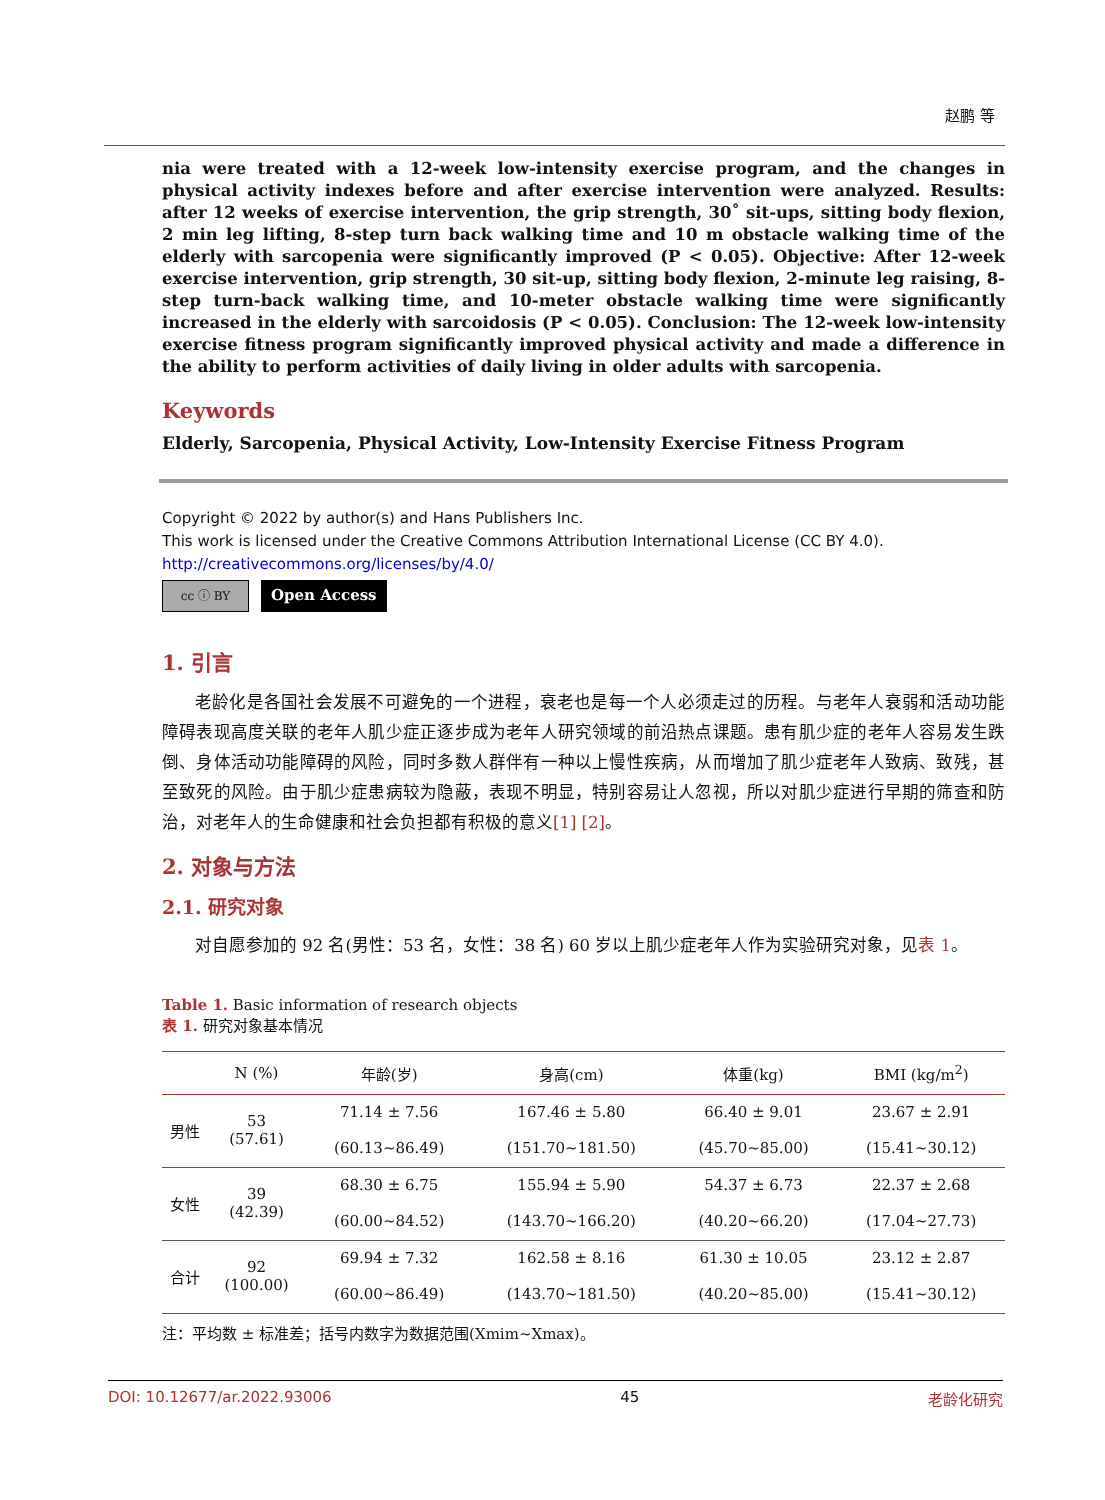赵鹏 等
nia were treated with a 12-week low-intensity exercise program, and the changes in physical activity indexes before and after exercise intervention were analyzed. Results: after 12 weeks of exercise intervention, the grip strength, 30˚ sit-ups, sitting body flexion, 2 min leg lifting, 8-step turn back walking time and 10 m obstacle walking time of the elderly with sarcopenia were significantly improved (P < 0.05). Objective: After 12-week exercise intervention, grip strength, 30 sit-up, sitting body flexion, 2-minute leg raising, 8-step turn-back walking time, and 10-meter obstacle walking time were significantly increased in the elderly with sarcoidosis (P < 0.05). Conclusion: The 12-week low-intensity exercise fitness program significantly improved physical activity and made a difference in the ability to perform activities of daily living in older adults with sarcopenia.
Keywords
Elderly, Sarcopenia, Physical Activity, Low-Intensity Exercise Fitness Program
Copyright © 2022 by author(s) and Hans Publishers Inc.
This work is licensed under the Creative Commons Attribution International License (CC BY 4.0).
http://creativecommons.org/licenses/by/4.0/
cc ⓘ BY
Open Access
1. 引言
老龄化是各国社会发展不可避免的一个进程，衰老也是每一个人必须走过的历程。与老年人衰弱和活动功能障碍表现高度关联的老年人肌少症正逐步成为老年人研究领域的前沿热点课题。患有肌少症的老年人容易发生跌倒、身体活动功能障碍的风险，同时多数人群伴有一种以上慢性疾病，从而增加了肌少症老年人致病、致残，甚至致死的风险。由于肌少症患病较为隐蔽，表现不明显，特别容易让人忽视，所以对肌少症进行早期的筛查和防治，对老年人的生命健康和社会负担都有积极的意义[1] [2]。
2. 对象与方法
2.1. 研究对象
对自愿参加的 92 名(男性：53 名，女性：38 名) 60 岁以上肌少症老年人作为实验研究对象，见表 1。
Table 1. Basic information of research objects
表 1. 研究对象基本情况
| | N (%) | 年龄(岁) | 身高(cm) | 体重(kg) | BMI (kg/m<sup>2</sup>) |
| --- | --- | --- | --- | --- | --- |
| 男性 | 53 (57.61) | 71.14 ± 7.56 | 167.46 ± 5.80 | 66.40 ± 9.01 | 23.67 ± 2.91 |
| | | (60.13~86.49) | (151.70~181.50) | (45.70~85.00) | (15.41~30.12) |
| 女性 | 39 (42.39) | 68.30 ± 6.75 | 155.94 ± 5.90 | 54.37 ± 6.73 | 22.37 ± 2.68 |
| | | (60.00~84.52) | (143.70~166.20) | (40.20~66.20) | (17.04~27.73) |
| 合计 | 92 (100.00) | 69.94 ± 7.32 | 162.58 ± 8.16 | 61.30 ± 10.05 | 23.12 ± 2.87 |
| | | (60.00~86.49) | (143.70~181.50) | (40.20~85.00) | (15.41~30.12) |
注：平均数 ± 标准差；括号内数字为数据范围(Xmim~Xmax)。
DOI: 10.12677/ar.2022.93006 45 老龄化研究